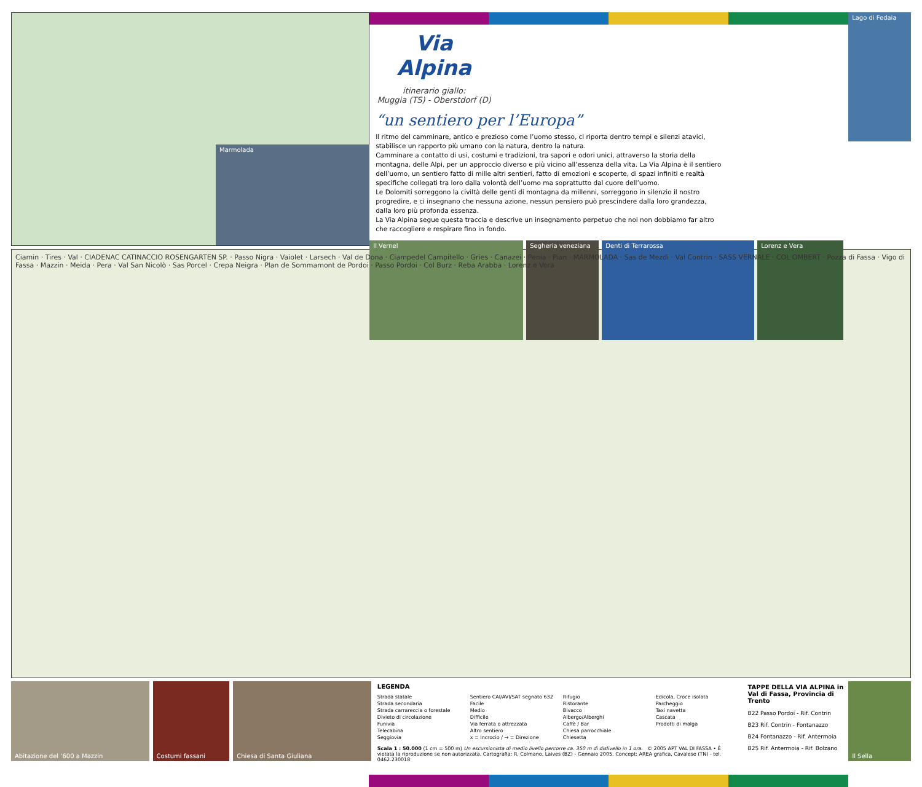Marmolada
Via Alpina
itinerario giallo:
Muggia (TS) - Oberstdorf (D)
“un sentiero per l’Europa”
Il ritmo del camminare, antico e prezioso come l’uomo stesso, ci riporta dentro tempi e silenzi atavici, stabilisce un rapporto più umano con la natura, dentro la natura.
Camminare a contatto di usi, costumi e tradizioni, tra sapori e odori unici, attraverso la storia della montagna, delle Alpi, per un approccio diverso e più vicino all’essenza della vita. La Via Alpina è il sentiero dell’uomo, un sentiero fatto di mille altri sentieri, fatto di emozioni e scoperte, di spazi infiniti e realtà specifiche collegati tra loro dalla volontà dell’uomo ma soprattutto dal cuore dell’uomo.
Le Dolomiti sorreggono la civiltà delle genti di montagna da millenni, sorreggono in silenzio il nostro progredire, e ci insegnano che nessuna azione, nessun pensiero può prescindere dalla loro grandezza, dalla loro più profonda essenza.
La Via Alpina segue questa traccia e descrive un insegnamento perpetuo che noi non dobbiamo far altro che raccogliere e respirare fino in fondo.
Il Vernel Segheria veneziana Denti di Terrarossa Lorenz e Vera
Lago di Fedaia
Ciamin · Tires · Val · CIADENAC CATINACCIO ROSENGARTEN SP. · Passo Nigra · Vaiolet · Larsech · Val de Dona · Ciampedel Campitello · Gries · Canazei · Penia · Pian · MARMOLADA · Sas de Mezdi · Val Contrin · SASS VERNALE · COL OMBERT · Pozza di Fassa · Vigo di Fassa · Mazzin · Meida · Pera · Val San Nicolò · Sas Porcel · Crepa Neigra · Plan de Sommamont de Pordoi · Passo Pordoi · Col Burz · Reba Arabba · Lorenz e Vera
Abitazione del ’600 a Mazzin Costumi fassani Chiesa di Santa Giuliana LEGENDA
Strada statale
Strada secondaria
Strada carrareccia o forestale
Divieto di circolazione
Funivia
Telecabina
Seggiovia
Sentiero CAI/AVI/SAT segnato 632
Facile
Medio
Difficile
Via ferrata o attrezzata
Altro sentiero
x = Incrocio / → = Direzione
Rifugio
Ristorante
Bivacco
Albergo/Alberghi
Caffè / Bar
Chiesa parrocchiale
Chiesetta
Edicola, Croce isolata
Parcheggio
Taxi navetta
Cascata
Prodotti di malga
Scala 1 : 50.000 (1 cm = 500 m) Un escursionista di medio livello percorre ca. 350 m di dislivello in 1 ora. © 2005 APT VAL DI FASSA • È vietata la riproduzione se non autorizzata. Cartografia: R. Colmano, Laives (BZ) - Gennaio 2005. Concept: AREA grafica, Cavalese (TN) - tel. 0462.230018
TAPPE DELLA VIA ALPINA in Val di Fassa, Provincia di Trento
B22 Passo Pordoi - Rif. Contrin
B23 Rif. Contrin - Fontanazzo
B24 Fontanazzo - Rif. Antermoia
B25 Rif. Antermoia - Rif. Bolzano
Il Sella